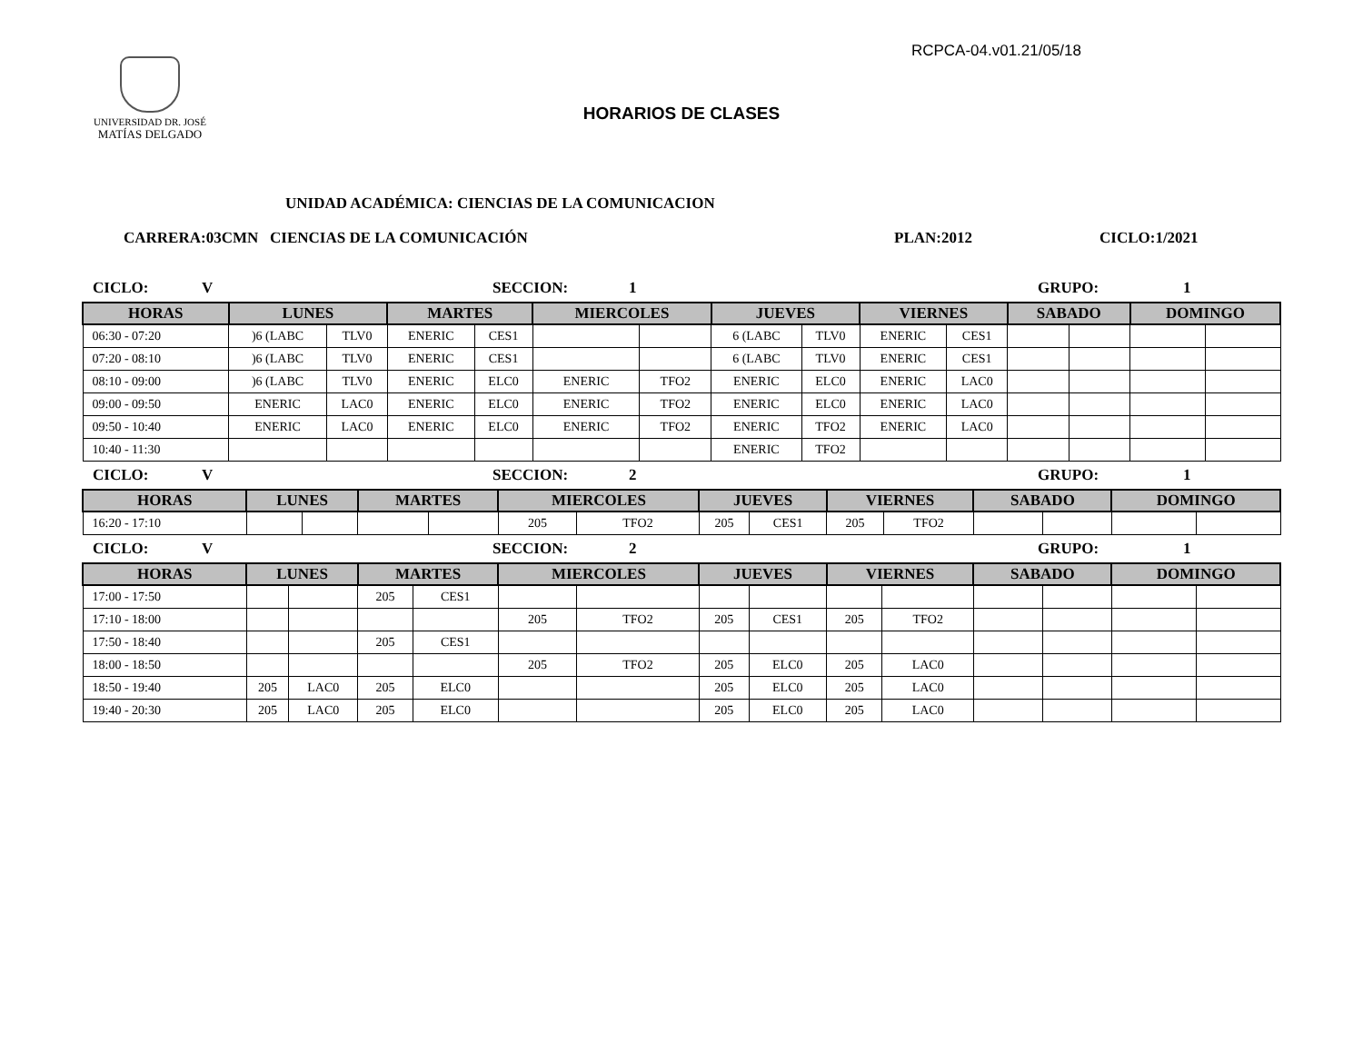RCPCA-04.v01.21/05/18
UNIVERSIDAD DR. JOSÉ
MATÍAS DELGADO
HORARIOS DE CLASES
UNIDAD ACADÉMICA: CIENCIAS DE LA COMUNICACION
CARRERA:03CMN CIENCIAS DE LA COMUNICACIÓN PLAN:2012 CICLO:1/2021
CICLO: V SECCION: 1 GRUPO: 1
| HORAS | LUNES | | MARTES | | MIERCOLES | | JUEVES | | VIERNES | | SABADO | | DOMINGO | |
| --- | --- | --- | --- | --- | --- | --- | --- | --- | --- | --- | --- | --- | --- | --- |
| 06:30 - 07:20 | )6 (LABC | TLV0 | ENERIC | CES1 | | | 6 (LABC | TLV0 | ENERIC | CES1 | | | | |
| 07:20 - 08:10 | )6 (LABC | TLV0 | ENERIC | CES1 | | | 6 (LABC | TLV0 | ENERIC | CES1 | | | | |
| 08:10 - 09:00 | )6 (LABC | TLV0 | ENERIC | ELC0 | ENERIC | TFO2 | ENERIC | ELC0 | ENERIC | LAC0 | | | | |
| 09:00 - 09:50 | ENERIC | LAC0 | ENERIC | ELC0 | ENERIC | TFO2 | ENERIC | ELC0 | ENERIC | LAC0 | | | | |
| 09:50 - 10:40 | ENERIC | LAC0 | ENERIC | ELC0 | ENERIC | TFO2 | ENERIC | TFO2 | ENERIC | LAC0 | | | | |
| 10:40 - 11:30 | | | | | | | ENERIC | TFO2 | | | | | | |
CICLO: V SECCION: 2 GRUPO: 1
| HORAS | LUNES | | MARTES | | MIERCOLES | | JUEVES | | VIERNES | | SABADO | | DOMINGO | |
| --- | --- | --- | --- | --- | --- | --- | --- | --- | --- | --- | --- | --- | --- | --- |
| 16:20 - 17:10 | | | | | 205 | TFO2 | 205 | CES1 | 205 | TFO2 | | | | |
CICLO: V SECCION: 2 GRUPO: 1
| HORAS | LUNES | | MARTES | | MIERCOLES | | JUEVES | | VIERNES | | SABADO | | DOMINGO | |
| --- | --- | --- | --- | --- | --- | --- | --- | --- | --- | --- | --- | --- | --- | --- |
| 17:00 - 17:50 | | | 205 | CES1 | | | | | | | | | | |
| 17:10 - 18:00 | | | | | 205 | TFO2 | 205 | CES1 | 205 | TFO2 | | | | |
| 17:50 - 18:40 | | | 205 | CES1 | | | | | | | | | | |
| 18:00 - 18:50 | | | | | 205 | TFO2 | 205 | ELC0 | 205 | LAC0 | | | | |
| 18:50 - 19:40 | 205 | LAC0 | 205 | ELC0 | | | 205 | ELC0 | 205 | LAC0 | | | | |
| 19:40 - 20:30 | 205 | LAC0 | 205 | ELC0 | | | 205 | ELC0 | 205 | LAC0 | | | | |